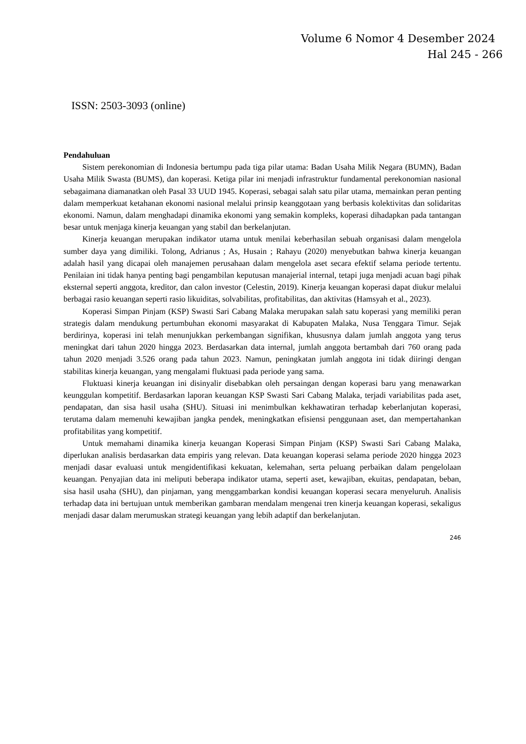Volume 6 Nomor 4 Desember 2024
Hal 245 - 266
ISSN: 2503-3093 (online)
Pendahuluan
Sistem perekonomian di Indonesia bertumpu pada tiga pilar utama: Badan Usaha Milik Negara (BUMN), Badan Usaha Milik Swasta (BUMS), dan koperasi. Ketiga pilar ini menjadi infrastruktur fundamental perekonomian nasional sebagaimana diamanatkan oleh Pasal 33 UUD 1945. Koperasi, sebagai salah satu pilar utama, memainkan peran penting dalam memperkuat ketahanan ekonomi nasional melalui prinsip keanggotaan yang berbasis kolektivitas dan solidaritas ekonomi. Namun, dalam menghadapi dinamika ekonomi yang semakin kompleks, koperasi dihadapkan pada tantangan besar untuk menjaga kinerja keuangan yang stabil dan berkelanjutan.
Kinerja keuangan merupakan indikator utama untuk menilai keberhasilan sebuah organisasi dalam mengelola sumber daya yang dimiliki. Tolong, Adrianus ; As, Husain ; Rahayu (2020) menyebutkan bahwa kinerja keuangan adalah hasil yang dicapai oleh manajemen perusahaan dalam mengelola aset secara efektif selama periode tertentu. Penilaian ini tidak hanya penting bagi pengambilan keputusan manajerial internal, tetapi juga menjadi acuan bagi pihak eksternal seperti anggota, kreditor, dan calon investor (Celestin, 2019). Kinerja keuangan koperasi dapat diukur melalui berbagai rasio keuangan seperti rasio likuiditas, solvabilitas, profitabilitas, dan aktivitas (Hamsyah et al., 2023).
Koperasi Simpan Pinjam (KSP) Swasti Sari Cabang Malaka merupakan salah satu koperasi yang memiliki peran strategis dalam mendukung pertumbuhan ekonomi masyarakat di Kabupaten Malaka, Nusa Tenggara Timur. Sejak berdirinya, koperasi ini telah menunjukkan perkembangan signifikan, khususnya dalam jumlah anggota yang terus meningkat dari tahun 2020 hingga 2023. Berdasarkan data internal, jumlah anggota bertambah dari 760 orang pada tahun 2020 menjadi 3.526 orang pada tahun 2023. Namun, peningkatan jumlah anggota ini tidak diiringi dengan stabilitas kinerja keuangan, yang mengalami fluktuasi pada periode yang sama.
Fluktuasi kinerja keuangan ini disinyalir disebabkan oleh persaingan dengan koperasi baru yang menawarkan keunggulan kompetitif. Berdasarkan laporan keuangan KSP Swasti Sari Cabang Malaka, terjadi variabilitas pada aset, pendapatan, dan sisa hasil usaha (SHU). Situasi ini menimbulkan kekhawatiran terhadap keberlanjutan koperasi, terutama dalam memenuhi kewajiban jangka pendek, meningkatkan efisiensi penggunaan aset, dan mempertahankan profitabilitas yang kompetitif.
Untuk memahami dinamika kinerja keuangan Koperasi Simpan Pinjam (KSP) Swasti Sari Cabang Malaka, diperlukan analisis berdasarkan data empiris yang relevan. Data keuangan koperasi selama periode 2020 hingga 2023 menjadi dasar evaluasi untuk mengidentifikasi kekuatan, kelemahan, serta peluang perbaikan dalam pengelolaan keuangan. Penyajian data ini meliputi beberapa indikator utama, seperti aset, kewajiban, ekuitas, pendapatan, beban, sisa hasil usaha (SHU), dan pinjaman, yang menggambarkan kondisi keuangan koperasi secara menyeluruh. Analisis terhadap data ini bertujuan untuk memberikan gambaran mendalam mengenai tren kinerja keuangan koperasi, sekaligus menjadi dasar dalam merumuskan strategi keuangan yang lebih adaptif dan berkelanjutan.
246